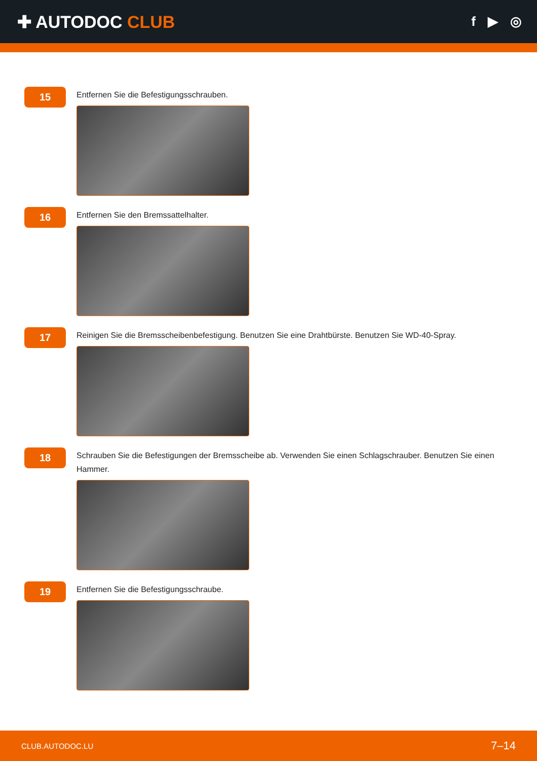✚ AUTODOC CLUB
f ▶ ◎
15
Entfernen Sie die Befestigungsschrauben.
16
Entfernen Sie den Bremssattelhalter.
17
Reinigen Sie die Bremsscheibenbefestigung. Benutzen Sie eine Drahtbürste. Benutzen Sie WD-40-Spray.
18
Schrauben Sie die Befestigungen der Bremsscheibe ab. Verwenden Sie einen Schlagschrauber. Benutzen Sie einen Hammer.
19
Entfernen Sie die Befestigungsschraube.
CLUB.AUTODOC.LU 7–14